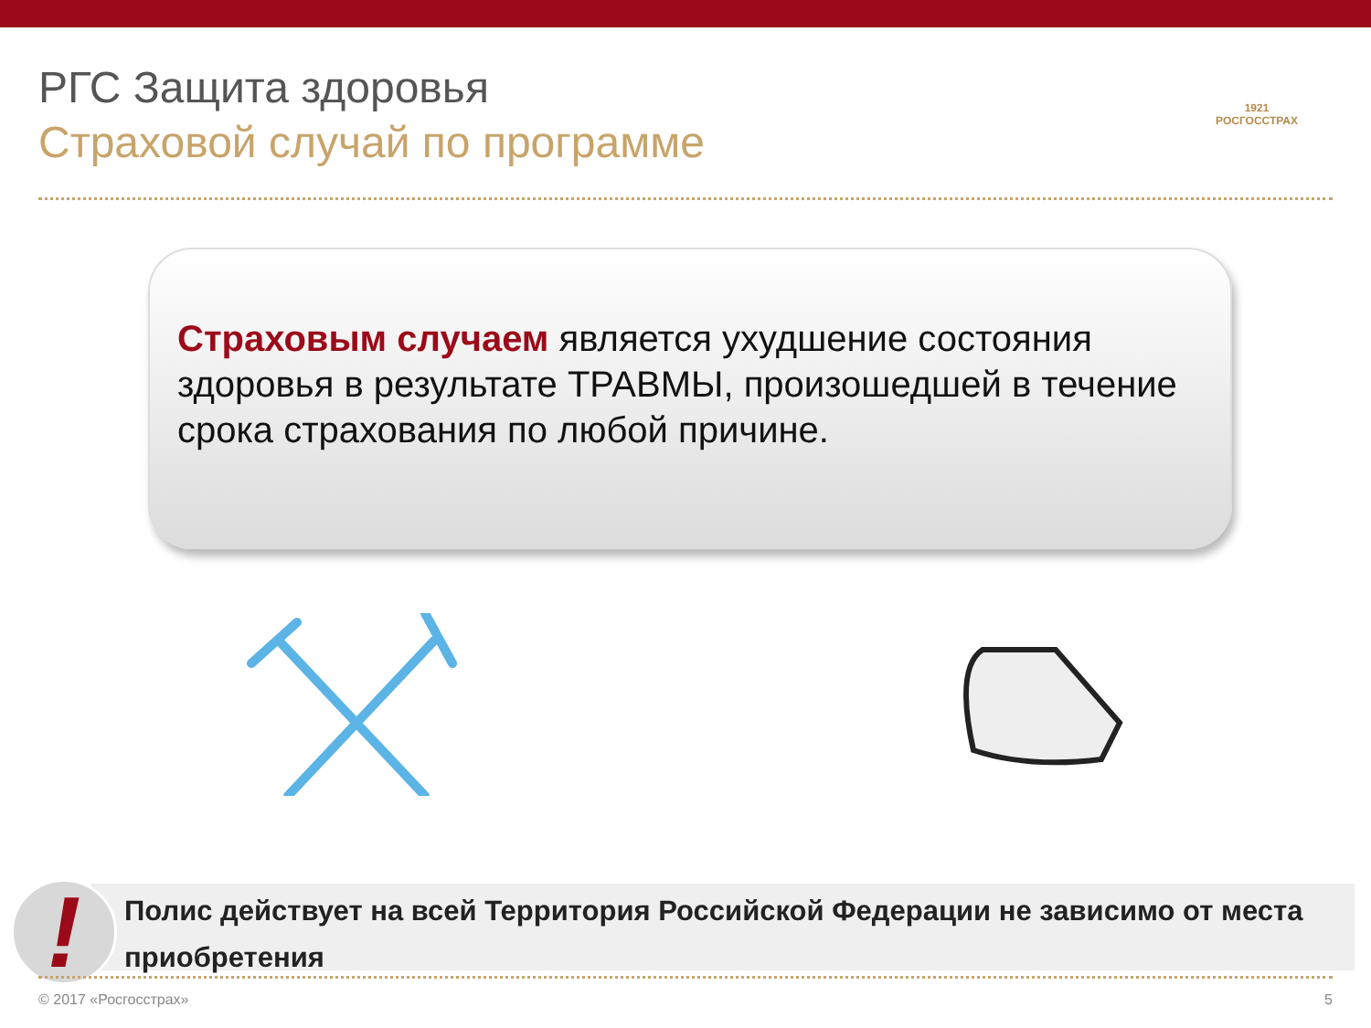РГС Защита здоровья
Страховой случай по программе
1921
РОСГОССТРАХ
Страховым случаем является ухудшение состояния здоровья в результате ТРАВМЫ, произошедшей в течение срока страхования по любой причине.
Полис действует на всей Территория Российской Федерации не зависимо от места приобретения
! © 2017 «Росгосстрах» 5